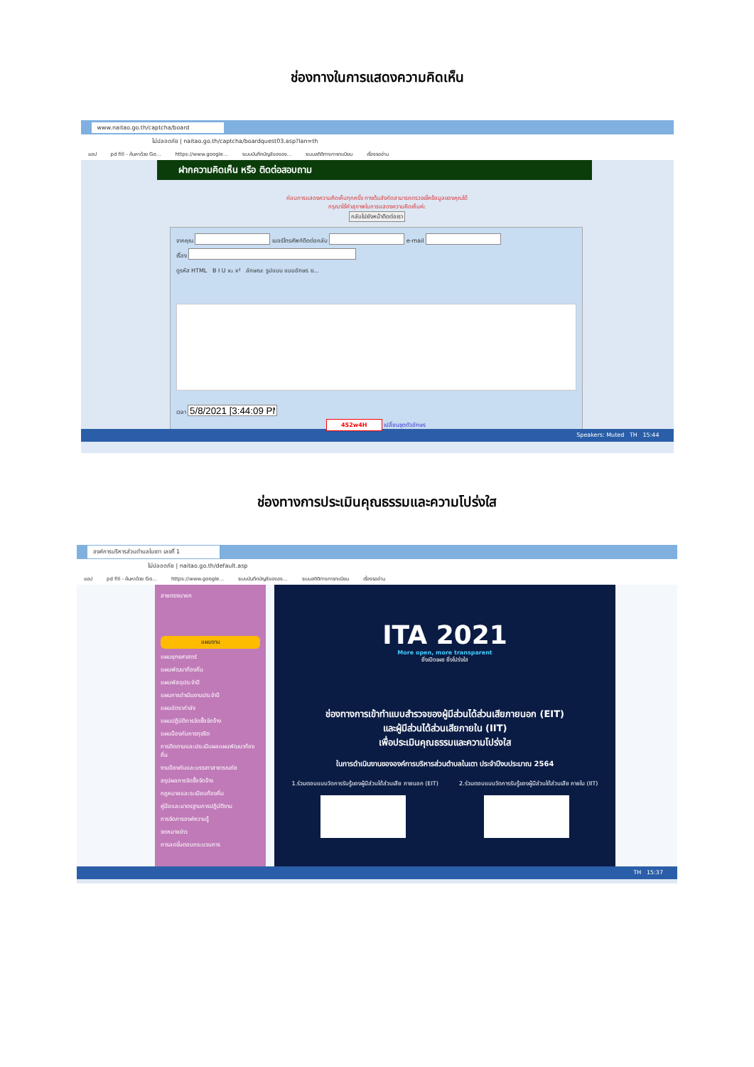ช่องทางในการแสดงความคิดเห็น
www.naitao.go.th/captcha/board
ไม่ปลอดภัย | naitao.go.th/captcha/boardquest03.asp?lan=th
แอป pd fill - ค้นหาด้วย Go... https://www.google... ระบบบันทึกบัญชีขององ... ระบบสถิติทางการทะเบียน เรื่องรออ่าน
ฝากความคิดเห็น หรือ ติดต่อสอบถาม
ก่อนการแสดงความคิดเห็นทุกครั้ง ทางต้นสังกัดสามารถตรวจเช็คข้อมูลของคุณได้
กรุณาใช้คำสุภาพในการแสดงความคิดเห็นค่ะ
กลับไปยังหน้าติดต่อเรา
จากคุณ เบอร์โทรศัพท์ติดต่อกลับ e-mail
เรื่อง
ดูรหัส HTML B I U x₂ x² ลักษณะ รูปแบบ แบบอักษร ข...
เวลา
4S2w4H เปลี่ยนชุดตัวอักษร
Speakers: Muted TH 15:44
ช่องทางการประเมินคุณธรรมและความโปร่งใส
องค์การบริหารส่วนตำบลในเตา เลขที่ 1
ไม่ปลอดภัย | naitao.go.th/default.asp
แอป pd fill - ค้นหาด้วย Go... https://www.google... ระบบบันทึกบัญชีขององ... ระบบสถิติทางการทะเบียน เรื่องรออ่าน
สายตรงนายก
แผนงาน
แผนยุทธศาสตร์
แผนพัฒนาท้องถิ่น
แผนพัสดุประจำปี
แผนการดำเนินงานประจำปี
แผนอัตรากำลัง
แผนปฏิบัติการจัดซื้อจัดจ้าง
แผนป้องกันการทุจริต
การติดตามและประเมินผลแผนพัฒนาท้องถิ่น
งานป้องกันและบรรเทาสาธารณภัย
สรุปผลการจัดซื้อจัดจ้าง
กฎหมายและระเบียบท้องถิ่น
คู่มือและมาตรฐานการปฏิบัติงาน
การจัดการองค์ความรู้
จดหมายข่าว
การลดขั้นตอนกระบวนการ
ITA 2021
More open, more transparent
ยิ่งเปิดเผย ยิ่งโปร่งใส
ช่องทางการเข้าทำแบบสำรวจของผู้มีส่วนได้ส่วนเสียภายนอก (EIT)
และผู้มีส่วนได้ส่วนเสียภายใน (IIT)
เพื่อประเมินคุณธรรมและความโปร่งใส
ในการดำเนินงานขององค์การบริหารส่วนตำบลในเตา ประจำปีงบประมาณ 2564
1.ร่วมตอบแบบวัดการรับรู้ของผู้มีส่วนได้ส่วนเสีย ภายนอก (EIT) 2.ร่วมตอบแบบวัดการรับรู้ของผู้มีส่วนได้ส่วนเสีย ภายใน (IIT)
TH 15:37